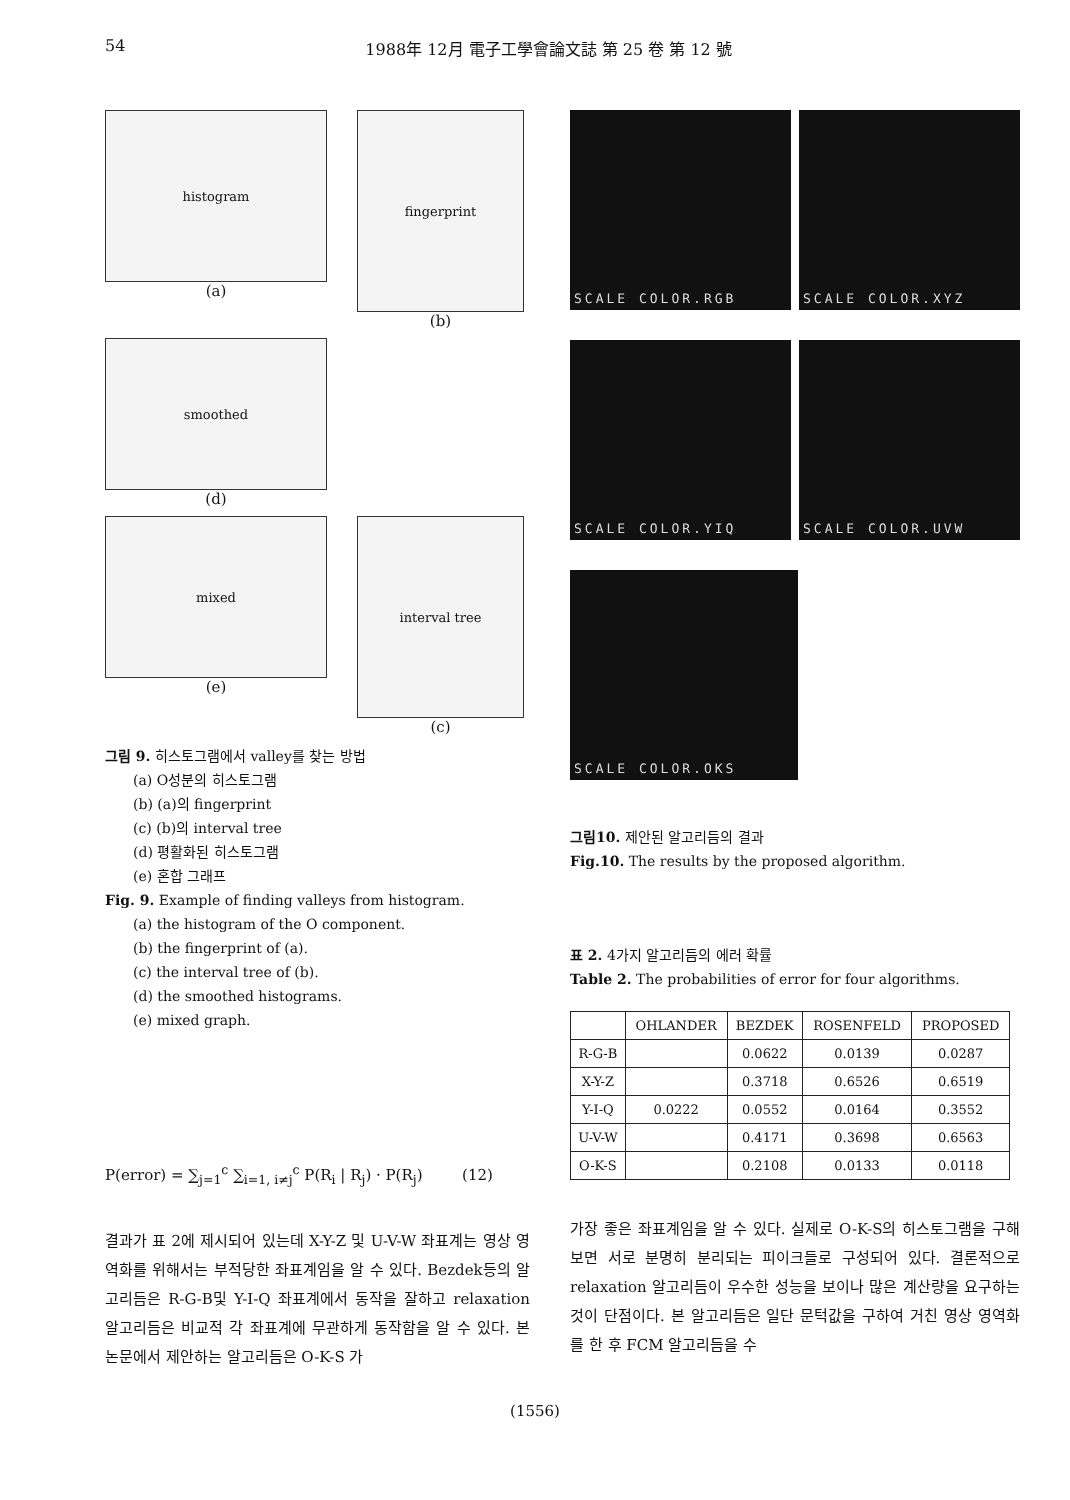54 1988年 12月 電子工學會論文誌 第 25 卷 第 12 號
histogram
(a)
fingerprint
(b)
smoothed
(d)
mixed
(e)
interval tree
(c)
그림 9. 히스토그램에서 valley를 찾는 방법
  (a) O성분의 히스토그램
  (b) (a)의 fingerprint
  (c) (b)의 interval tree
  (d) 평활화된 히스토그램
  (e) 혼합 그래프
Fig. 9. Example of finding valleys from histogram.
  (a) the histogram of the O component.
  (b) the fingerprint of (a).
  (c) the interval tree of (b).
  (d) the smoothed histograms.
  (e) mixed graph.
P(error) = ∑<sub>j=1</sub><sup>c</sup> ∑<sub>i=1, i≠j</sub><sup>c</sup> P(R<sub>i</sub> | R<sub>j</sub>) · P(R<sub>j</sub>)    (12)
결과가 표 2에 제시되어 있는데 X-Y-Z 및 U-V-W 좌표계는 영상 영역화를 위해서는 부적당한 좌표계임을 알 수 있다. Bezdek등의 알고리듬은 R-G-B및 Y-I-Q 좌표계에서 동작을 잘하고 relaxation 알고리듬은 비교적 각 좌표계에 무관하게 동작함을 알 수 있다. 본 논문에서 제안하는 알고리듬은 O-K-S 가
SCALE COLOR.RGB SCALE COLOR.XYZ
SCALE COLOR.YIQ SCALE COLOR.UVW
SCALE COLOR.OKS
그림10. 제안된 알고리듬의 결과
Fig.10. The results by the proposed algorithm.
표 2. 4가지 알고리듬의 에러 확률
Table 2. The probabilities of error for four algorithms.
| | OHLANDER | BEZDEK | ROSENFELD | PROPOSED |
| --- | --- | --- | --- | --- |
| R-G-B | | 0.0622 | 0.0139 | 0.0287 |
| X-Y-Z | | 0.3718 | 0.6526 | 0.6519 |
| Y-I-Q | 0.0222 | 0.0552 | 0.0164 | 0.3552 |
| U-V-W | | 0.4171 | 0.3698 | 0.6563 |
| O-K-S | | 0.2108 | 0.0133 | 0.0118 |
가장 좋은 좌표계임을 알 수 있다. 실제로 O-K-S의 히스토그램을 구해보면 서로 분명히 분리되는 피이크들로 구성되어 있다. 결론적으로 relaxation 알고리듬이 우수한 성능을 보이나 많은 계산량을 요구하는 것이 단점이다. 본 알고리듬은 일단 문턱값을 구하여 거친 영상 영역화를 한 후 FCM 알고리듬을 수
(1556)